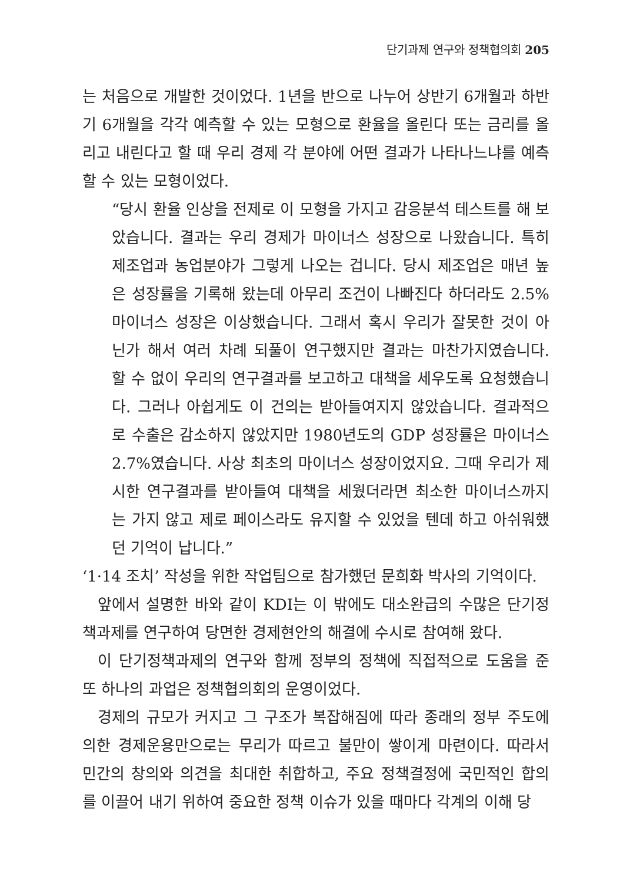단기과제 연구와 정책협의회 205
는 처음으로 개발한 것이었다. 1년을 반으로 나누어 상반기 6개월과 하반기 6개월을 각각 예측할 수 있는 모형으로 환율을 올린다 또는 금리를 올리고 내린다고 할 때 우리 경제 각 분야에 어떤 결과가 나타나느냐를 예측할 수 있는 모형이었다.
“당시 환율 인상을 전제로 이 모형을 가지고 감응분석 테스트를 해 보았습니다. 결과는 우리 경제가 마이너스 성장으로 나왔습니다. 특히 제조업과 농업분야가 그렇게 나오는 겁니다. 당시 제조업은 매년 높은 성장률을 기록해 왔는데 아무리 조건이 나빠진다 하더라도 2.5% 마이너스 성장은 이상했습니다. 그래서 혹시 우리가 잘못한 것이 아닌가 해서 여러 차례 되풀이 연구했지만 결과는 마찬가지였습니다. 할 수 없이 우리의 연구결과를 보고하고 대책을 세우도록 요청했습니다. 그러나 아쉽게도 이 건의는 받아들여지지 않았습니다. 결과적으로 수출은 감소하지 않았지만 1980년도의 GDP 성장률은 마이너스 2.7%였습니다. 사상 최초의 마이너스 성장이었지요. 그때 우리가 제시한 연구결과를 받아들여 대책을 세웠더라면 최소한 마이너스까지는 가지 않고 제로 페이스라도 유지할 수 있었을 텐데 하고 아쉬워했던 기억이 납니다.”
‘1·14 조치’ 작성을 위한 작업팀으로 참가했던 문희화 박사의 기억이다.
앞에서 설명한 바와 같이 KDI는 이 밖에도 대소완급의 수많은 단기정책과제를 연구하여 당면한 경제현안의 해결에 수시로 참여해 왔다.
이 단기정책과제의 연구와 함께 정부의 정책에 직접적으로 도움을 준 또 하나의 과업은 정책협의회의 운영이었다.
경제의 규모가 커지고 그 구조가 복잡해짐에 따라 종래의 정부 주도에 의한 경제운용만으로는 무리가 따르고 불만이 쌓이게 마련이다. 따라서 민간의 창의와 의견을 최대한 취합하고, 주요 정책결정에 국민적인 합의를 이끌어 내기 위하여 중요한 정책 이슈가 있을 때마다 각계의 이해 당